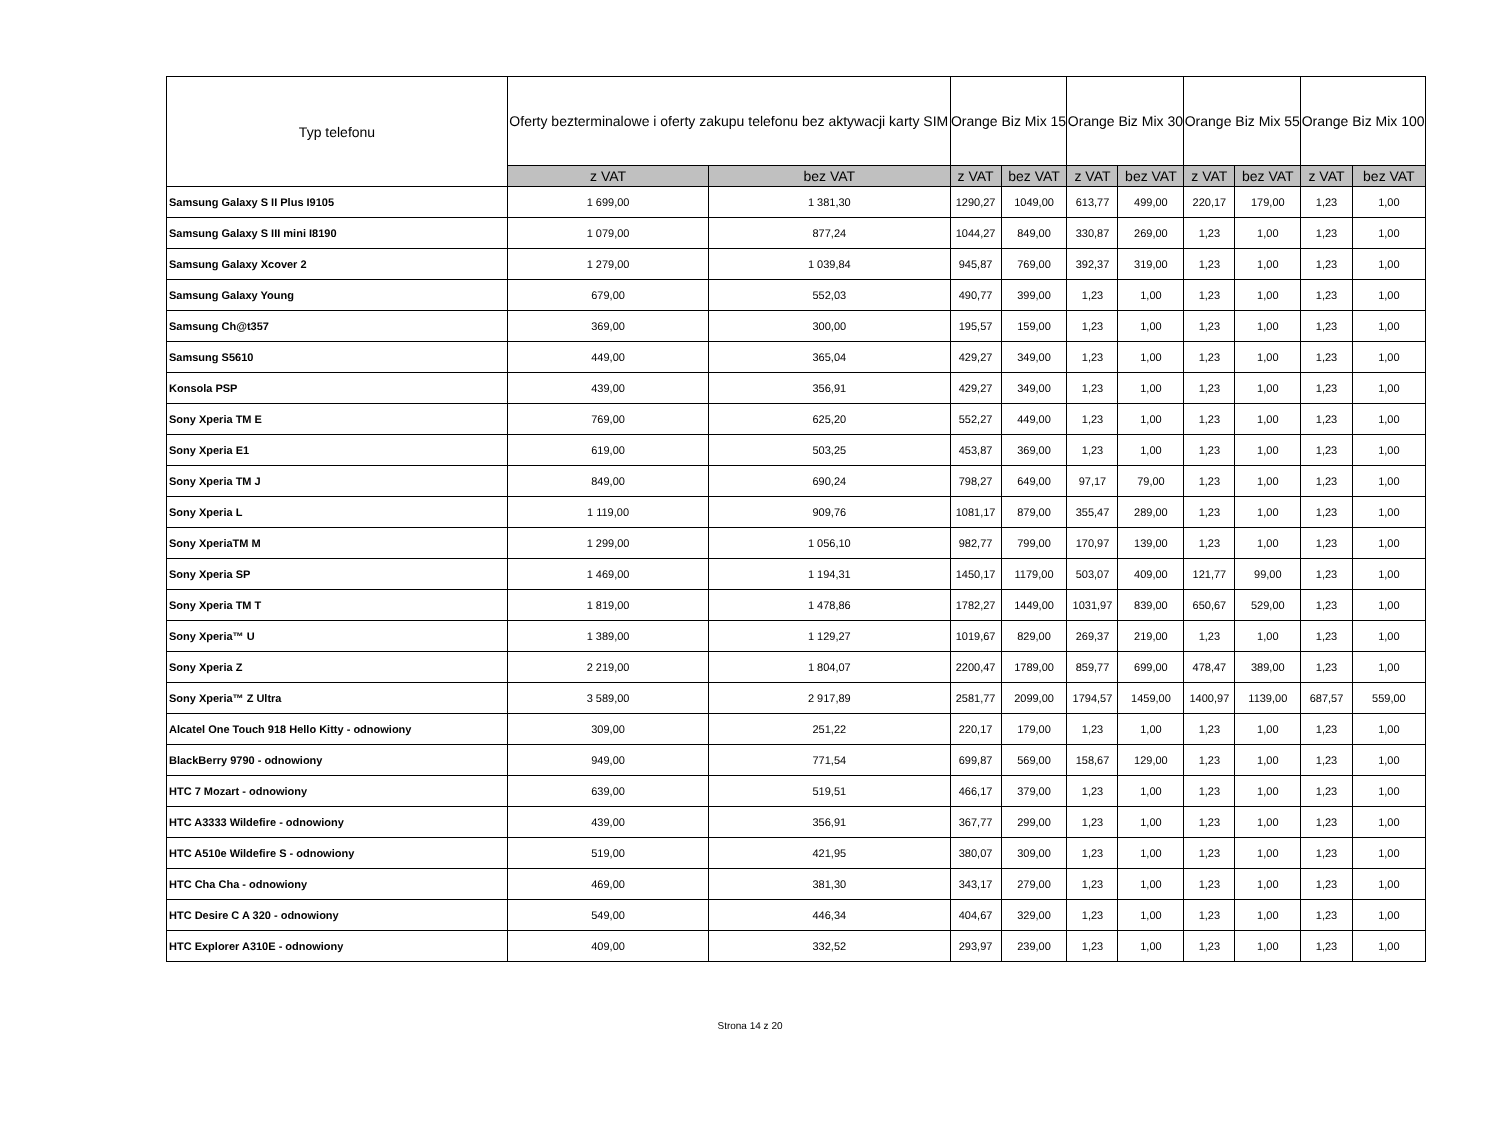| Typ telefonu | Oferty bezterminalowe i oferty zakupu telefonu bez aktywacji karty SIM | | Orange Biz Mix 15 | | Orange Biz Mix 30 | | Orange Biz Mix 55 | | Orange Biz Mix 100 | |
| --- | --- | --- | --- | --- | --- | --- | --- | --- | --- | --- |
| | z VAT | bez VAT | z VAT | bez VAT | z VAT | bez VAT | z VAT | bez VAT | z VAT | bez VAT |
| Samsung Galaxy S II Plus I9105 | 1 699,00 | 1 381,30 | 1290,27 | 1049,00 | 613,77 | 499,00 | 220,17 | 179,00 | 1,23 | 1,00 |
| Samsung Galaxy S III mini I8190 | 1 079,00 | 877,24 | 1044,27 | 849,00 | 330,87 | 269,00 | 1,23 | 1,00 | 1,23 | 1,00 |
| Samsung Galaxy Xcover 2 | 1 279,00 | 1 039,84 | 945,87 | 769,00 | 392,37 | 319,00 | 1,23 | 1,00 | 1,23 | 1,00 |
| Samsung Galaxy Young | 679,00 | 552,03 | 490,77 | 399,00 | 1,23 | 1,00 | 1,23 | 1,00 | 1,23 | 1,00 |
| Samsung Ch@t357 | 369,00 | 300,00 | 195,57 | 159,00 | 1,23 | 1,00 | 1,23 | 1,00 | 1,23 | 1,00 |
| Samsung S5610 | 449,00 | 365,04 | 429,27 | 349,00 | 1,23 | 1,00 | 1,23 | 1,00 | 1,23 | 1,00 |
| Konsola PSP | 439,00 | 356,91 | 429,27 | 349,00 | 1,23 | 1,00 | 1,23 | 1,00 | 1,23 | 1,00 |
| Sony Xperia TM E | 769,00 | 625,20 | 552,27 | 449,00 | 1,23 | 1,00 | 1,23 | 1,00 | 1,23 | 1,00 |
| Sony Xperia E1 | 619,00 | 503,25 | 453,87 | 369,00 | 1,23 | 1,00 | 1,23 | 1,00 | 1,23 | 1,00 |
| Sony Xperia TM J | 849,00 | 690,24 | 798,27 | 649,00 | 97,17 | 79,00 | 1,23 | 1,00 | 1,23 | 1,00 |
| Sony Xperia L | 1 119,00 | 909,76 | 1081,17 | 879,00 | 355,47 | 289,00 | 1,23 | 1,00 | 1,23 | 1,00 |
| Sony XperiaTM M | 1 299,00 | 1 056,10 | 982,77 | 799,00 | 170,97 | 139,00 | 1,23 | 1,00 | 1,23 | 1,00 |
| Sony Xperia SP | 1 469,00 | 1 194,31 | 1450,17 | 1179,00 | 503,07 | 409,00 | 121,77 | 99,00 | 1,23 | 1,00 |
| Sony Xperia TM T | 1 819,00 | 1 478,86 | 1782,27 | 1449,00 | 1031,97 | 839,00 | 650,67 | 529,00 | 1,23 | 1,00 |
| Sony Xperia™ U | 1 389,00 | 1 129,27 | 1019,67 | 829,00 | 269,37 | 219,00 | 1,23 | 1,00 | 1,23 | 1,00 |
| Sony Xperia Z | 2 219,00 | 1 804,07 | 2200,47 | 1789,00 | 859,77 | 699,00 | 478,47 | 389,00 | 1,23 | 1,00 |
| Sony Xperia™ Z Ultra | 3 589,00 | 2 917,89 | 2581,77 | 2099,00 | 1794,57 | 1459,00 | 1400,97 | 1139,00 | 687,57 | 559,00 |
| Alcatel One Touch 918 Hello Kitty - odnowiony | 309,00 | 251,22 | 220,17 | 179,00 | 1,23 | 1,00 | 1,23 | 1,00 | 1,23 | 1,00 |
| BlackBerry 9790 - odnowiony | 949,00 | 771,54 | 699,87 | 569,00 | 158,67 | 129,00 | 1,23 | 1,00 | 1,23 | 1,00 |
| HTC 7 Mozart - odnowiony | 639,00 | 519,51 | 466,17 | 379,00 | 1,23 | 1,00 | 1,23 | 1,00 | 1,23 | 1,00 |
| HTC A3333 Wildefire - odnowiony | 439,00 | 356,91 | 367,77 | 299,00 | 1,23 | 1,00 | 1,23 | 1,00 | 1,23 | 1,00 |
| HTC A510e Wildefire S - odnowiony | 519,00 | 421,95 | 380,07 | 309,00 | 1,23 | 1,00 | 1,23 | 1,00 | 1,23 | 1,00 |
| HTC Cha Cha - odnowiony | 469,00 | 381,30 | 343,17 | 279,00 | 1,23 | 1,00 | 1,23 | 1,00 | 1,23 | 1,00 |
| HTC Desire C A 320 - odnowiony | 549,00 | 446,34 | 404,67 | 329,00 | 1,23 | 1,00 | 1,23 | 1,00 | 1,23 | 1,00 |
| HTC Explorer A310E - odnowiony | 409,00 | 332,52 | 293,97 | 239,00 | 1,23 | 1,00 | 1,23 | 1,00 | 1,23 | 1,00 |
Strona 14 z 20